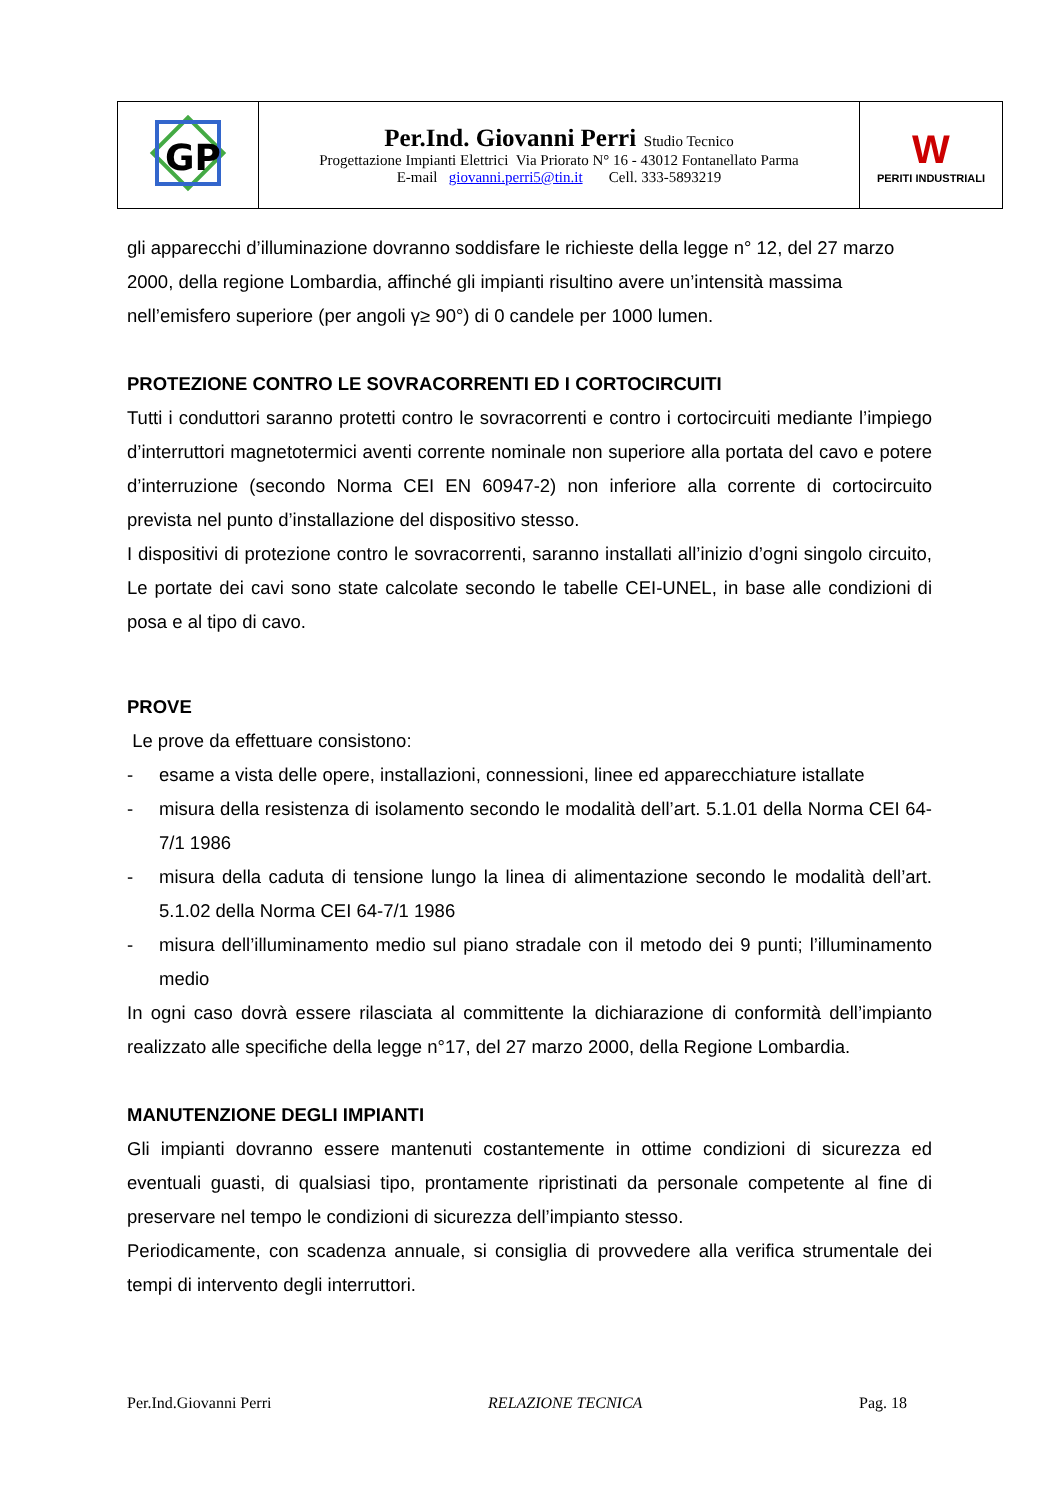| GP | Per.Ind. Giovanni Perri Studio Tecnico Progettazione Impianti Elettrici Via Priorato N° 16 - 43012 Fontanellato Parma E-mail giovanni.perri5@tin.it Cell. 333-5893219 | W PERITI INDUSTRIALI |
gli apparecchi d’illuminazione dovranno soddisfare le richieste della legge n° 12, del 27 marzo 2000, della regione Lombardia, affinché gli impianti risultino avere un’intensità massima nell’emisfero superiore (per angoli γ≥ 90°) di 0 candele per 1000 lumen.
PROTEZIONE CONTRO LE SOVRACORRENTI ED I CORTOCIRCUITI
Tutti i conduttori saranno protetti contro le sovracorrenti e contro i cortocircuiti mediante l’impiego d’interruttori magnetotermici aventi corrente nominale non superiore alla portata del cavo e potere d’interruzione (secondo Norma CEI EN 60947-2) non inferiore alla corrente di cortocircuito prevista nel punto d’installazione del dispositivo stesso.
I dispositivi di protezione contro le sovracorrenti, saranno installati all’inizio d’ogni singolo circuito, Le portate dei cavi sono state calcolate secondo le tabelle CEI-UNEL, in base alle condizioni di posa e al tipo di cavo.
PROVE
Le prove da effettuare consistono:
- esame a vista delle opere, installazioni, connessioni, linee ed apparecchiature istallate
- misura della resistenza di isolamento secondo le modalità dell’art. 5.1.01 della Norma CEI 64-7/1 1986
- misura della caduta di tensione lungo la linea di alimentazione secondo le modalità dell’art. 5.1.02 della Norma CEI 64-7/1 1986
- misura dell’illuminamento medio sul piano stradale con il metodo dei 9 punti; l’illuminamento medio
In ogni caso dovrà essere rilasciata al committente la dichiarazione di conformità dell’impianto realizzato alle specifiche della legge n°17, del 27 marzo 2000, della Regione Lombardia.
MANUTENZIONE DEGLI IMPIANTI
Gli impianti dovranno essere mantenuti costantemente in ottime condizioni di sicurezza ed eventuali guasti, di qualsiasi tipo, prontamente ripristinati da personale competente al fine di preservare nel tempo le condizioni di sicurezza dell’impianto stesso.
Periodicamente, con scadenza annuale, si consiglia di provvedere alla verifica strumentale dei tempi di intervento degli interruttori.
Per.Ind.Giovanni Perri RELAZIONE TECNICA Pag. 18